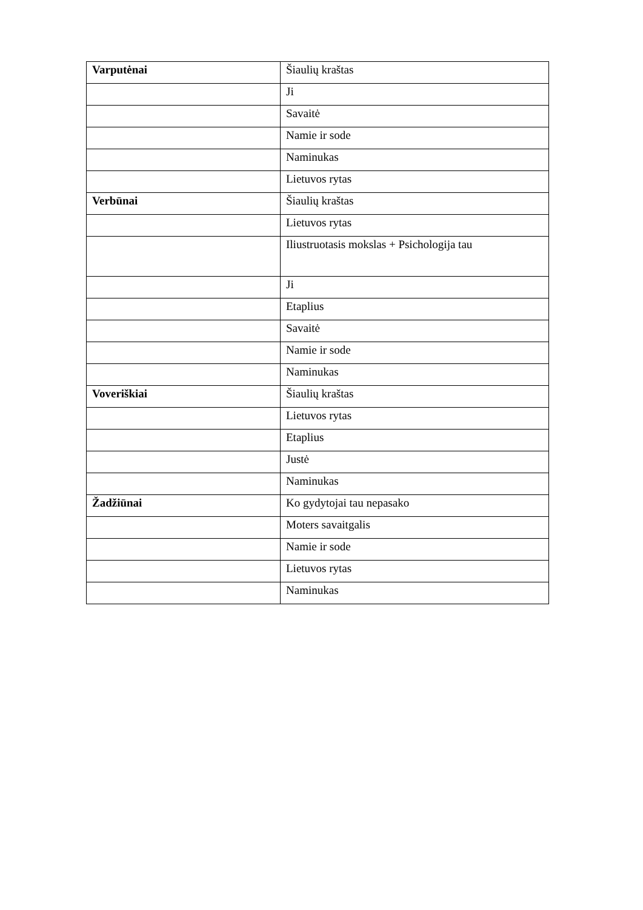| Varputėnai | Šiaulių kraštas |
| | Ji |
| | Savaitė |
| | Namie ir sode |
| | Naminukas |
| | Lietuvos rytas |
| Verbūnai | Šiaulių kraštas |
| | Lietuvos rytas |
| | Iliustruotasis mokslas + Psichologija tau |
| | Ji |
| | Etaplius |
| | Savaitė |
| | Namie ir sode |
| | Naminukas |
| Voveriškiai | Šiaulių kraštas |
| | Lietuvos rytas |
| | Etaplius |
| | Justė |
| | Naminukas |
| Žadžiūnai | Ko gydytojai tau nepasako |
| | Moters savaitgalis |
| | Namie ir sode |
| | Lietuvos rytas |
| | Naminukas |